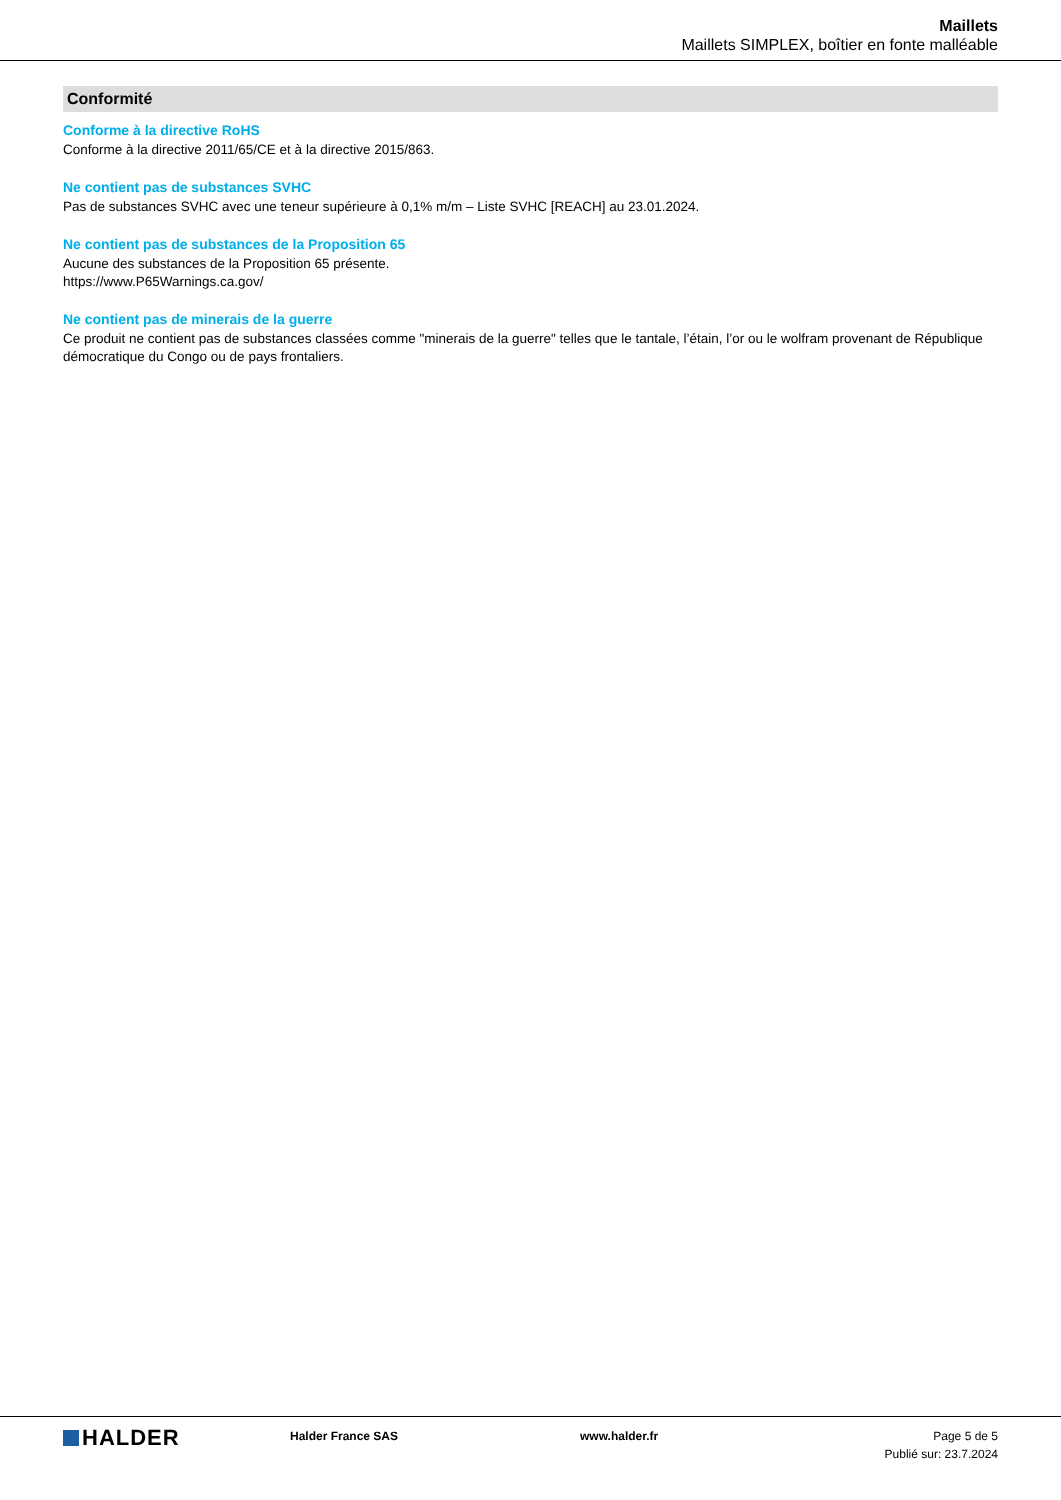Maillets
Maillets SIMPLEX, boîtier en fonte malléable
Conformité
Conforme à la directive RoHS
Conforme à la directive 2011/65/CE et à la directive 2015/863.
Ne contient pas de substances SVHC
Pas de substances SVHC avec une teneur supérieure à 0,1% m/m – Liste SVHC [REACH] au 23.01.2024.
Ne contient pas de substances de la Proposition 65
Aucune des substances de la Proposition 65 présente.
https://www.P65Warnings.ca.gov/
Ne contient pas de minerais de la guerre
Ce produit ne contient pas de substances classées comme "minerais de la guerre" telles que le tantale, l’étain, l’or ou le wolfram provenant de République démocratique du Congo ou de pays frontaliers.
HALDER
Halder France SAS www.halder.fr Page 5 de 5
Publié sur: 23.7.2024